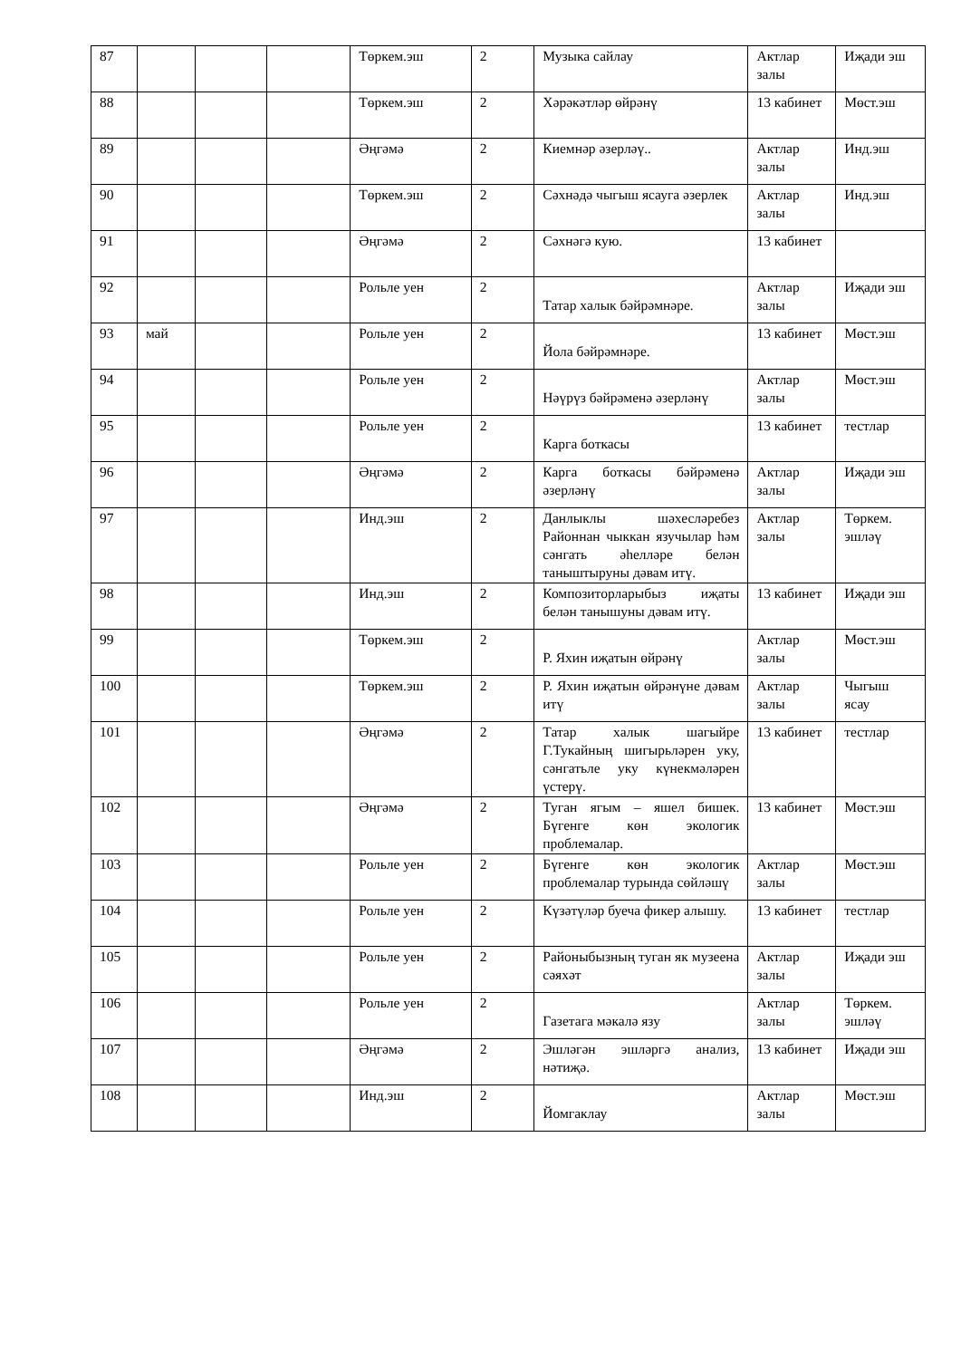| 87 | | | | Төркем.эш | 2 | Музыка сайлау | Актлар залы | Иҗади эш |
| 88 | | | | Төркем.эш | 2 | Хәрәкәтләр өйрәнү | 13 кабинет | Мөст.эш |
| 89 | | | | Әңгәмә | 2 | Киемнәр әзерләү.. | Актлар залы | Инд.эш |
| 90 | | | | Төркем.эш | 2 | Сәхнәдә чыгыш ясауга әзерлек | Актлар залы | Инд.эш |
| 91 | | | | Әңгәмә | 2 | Сәхнәгә кую. | 13 кабинет | |
| 92 | | | | Рольле уен | 2 | Татар халык бәйрәмнәре. | Актлар залы | Иҗади эш |
| 93 | май | | | Рольле уен | 2 | Йола бәйрәмнәре. | 13 кабинет | Мөст.эш |
| 94 | | | | Рольле уен | 2 | Нәүрүз бәйрәменә әзерләнү | Актлар залы | Мөст.эш |
| 95 | | | | Рольле уен | 2 | Карга боткасы | 13 кабинет | тестлар |
| 96 | | | | Әңгәмә | 2 | Карга боткасы бәйрәменә әзерләнү | Актлар залы | Иҗади эш |
| 97 | | | | Инд.эш | 2 | Данлыклы шәхесләребез Районнан чыккан язучылар һәм сәнгать әһелләре белән таныштыруны дәвам итү. | Актлар залы | Төркем. эшләү |
| 98 | | | | Инд.эш | 2 | Композиторларыбыз иҗаты белән танышуны дәвам итү. | 13 кабинет | Иҗади эш |
| 99 | | | | Төркем.эш | 2 | Р. Яхин иҗатын өйрәнү | Актлар залы | Мөст.эш |
| 100 | | | | Төркем.эш | 2 | Р. Яхин иҗатын өйрәнүне дәвам итү | Актлар залы | Чыгыш ясау |
| 101 | | | | Әңгәмә | 2 | Татар халык шагыйре Г.Тукайның шигырьләрен уку, сәнгатьле уку күнекмәләрен үстерү. | 13 кабинет | тестлар |
| 102 | | | | Әңгәмә | 2 | Туган ягым – яшел бишек. Бүгенге көн экологик проблемалар. | 13 кабинет | Мөст.эш |
| 103 | | | | Рольле уен | 2 | Бүгенге көн экологик проблемалар турында сөйләшү | Актлар залы | Мөст.эш |
| 104 | | | | Рольле уен | 2 | Күзәтүләр буеча фикер алышу. | 13 кабинет | тестлар |
| 105 | | | | Рольле уен | 2 | Районыбызның туган як музеена сәяхәт | Актлар залы | Иҗади эш |
| 106 | | | | Рольле уен | 2 | Газетага мәкалә язу | Актлар залы | Төркем. эшләү |
| 107 | | | | Әңгәмә | 2 | Эшләгән эшләргә анализ, нәтиҗә. | 13 кабинет | Иҗади эш |
| 108 | | | | Инд.эш | 2 | Йомгаклау | Актлар залы | Мөст.эш |